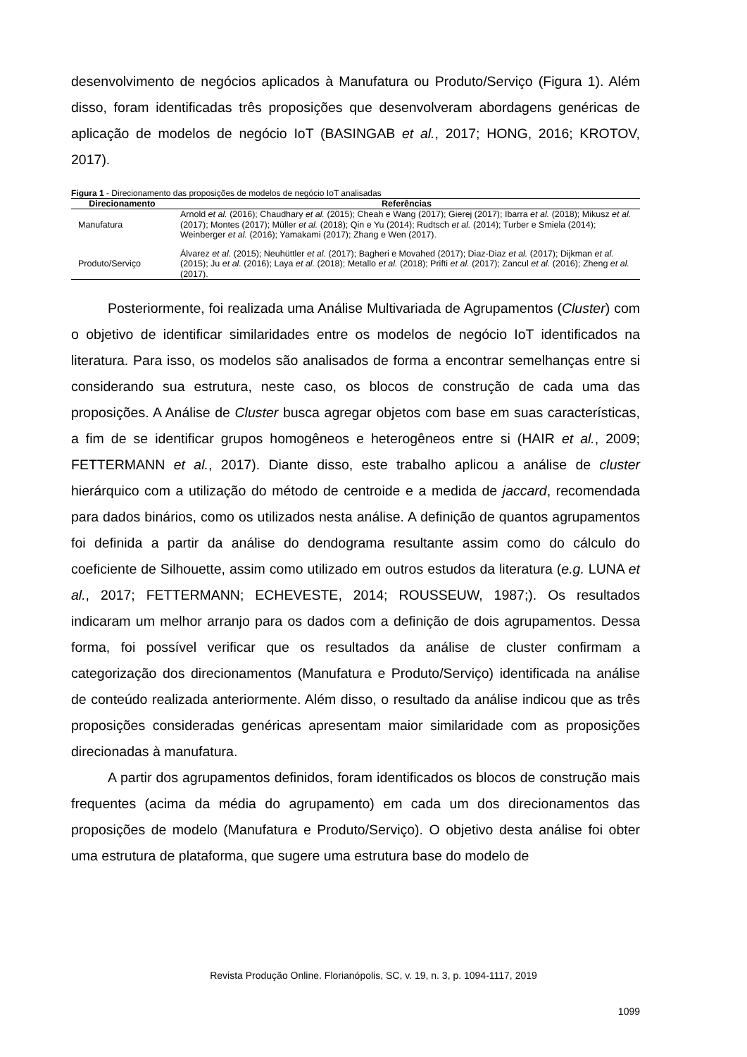desenvolvimento de negócios aplicados à Manufatura ou Produto/Serviço (Figura 1). Além disso, foram identificadas três proposições que desenvolveram abordagens genéricas de aplicação de modelos de negócio IoT (BASINGAB et al., 2017; HONG, 2016; KROTOV, 2017).
Figura 1 - Direcionamento das proposições de modelos de negócio IoT analisadas
| Direcionamento | Referências |
| --- | --- |
| Manufatura | Arnold et al. (2016); Chaudhary et al. (2015); Cheah e Wang (2017); Gierej (2017); Ibarra et al. (2018); Mikusz et al. (2017); Montes (2017); Müller et al. (2018); Qin e Yu (2014); Rudtsch et al. (2014); Turber e Smiela (2014); Weinberger et al. (2016); Yamakami (2017); Zhang e Wen (2017). |
| Produto/Serviço | Álvarez et al. (2015); Neuhüttler et al. (2017); Bagheri e Movahed (2017); Diaz-Diaz et al. (2017); Dijkman et al. (2015); Ju et al. (2016); Laya et al. (2018); Metallo et al. (2018); Prifti et al. (2017); Zancul et al. (2016); Zheng et al. (2017). |
Posteriormente, foi realizada uma Análise Multivariada de Agrupamentos (Cluster) com o objetivo de identificar similaridades entre os modelos de negócio IoT identificados na literatura. Para isso, os modelos são analisados de forma a encontrar semelhanças entre si considerando sua estrutura, neste caso, os blocos de construção de cada uma das proposições. A Análise de Cluster busca agregar objetos com base em suas características, a fim de se identificar grupos homogêneos e heterogêneos entre si (HAIR et al., 2009; FETTERMANN et al., 2017). Diante disso, este trabalho aplicou a análise de cluster hierárquico com a utilização do método de centroide e a medida de jaccard, recomendada para dados binários, como os utilizados nesta análise. A definição de quantos agrupamentos foi definida a partir da análise do dendograma resultante assim como do cálculo do coeficiente de Silhouette, assim como utilizado em outros estudos da literatura (e.g. LUNA et al., 2017; FETTERMANN; ECHEVESTE, 2014; ROUSSEUW, 1987;). Os resultados indicaram um melhor arranjo para os dados com a definição de dois agrupamentos. Dessa forma, foi possível verificar que os resultados da análise de cluster confirmam a categorização dos direcionamentos (Manufatura e Produto/Serviço) identificada na análise de conteúdo realizada anteriormente. Além disso, o resultado da análise indicou que as três proposições consideradas genéricas apresentam maior similaridade com as proposições direcionadas à manufatura.
A partir dos agrupamentos definidos, foram identificados os blocos de construção mais frequentes (acima da média do agrupamento) em cada um dos direcionamentos das proposições de modelo (Manufatura e Produto/Serviço). O objetivo desta análise foi obter uma estrutura de plataforma, que sugere uma estrutura base do modelo de
Revista Produção Online. Florianópolis, SC, v. 19, n. 3, p. 1094-1117, 2019
1099